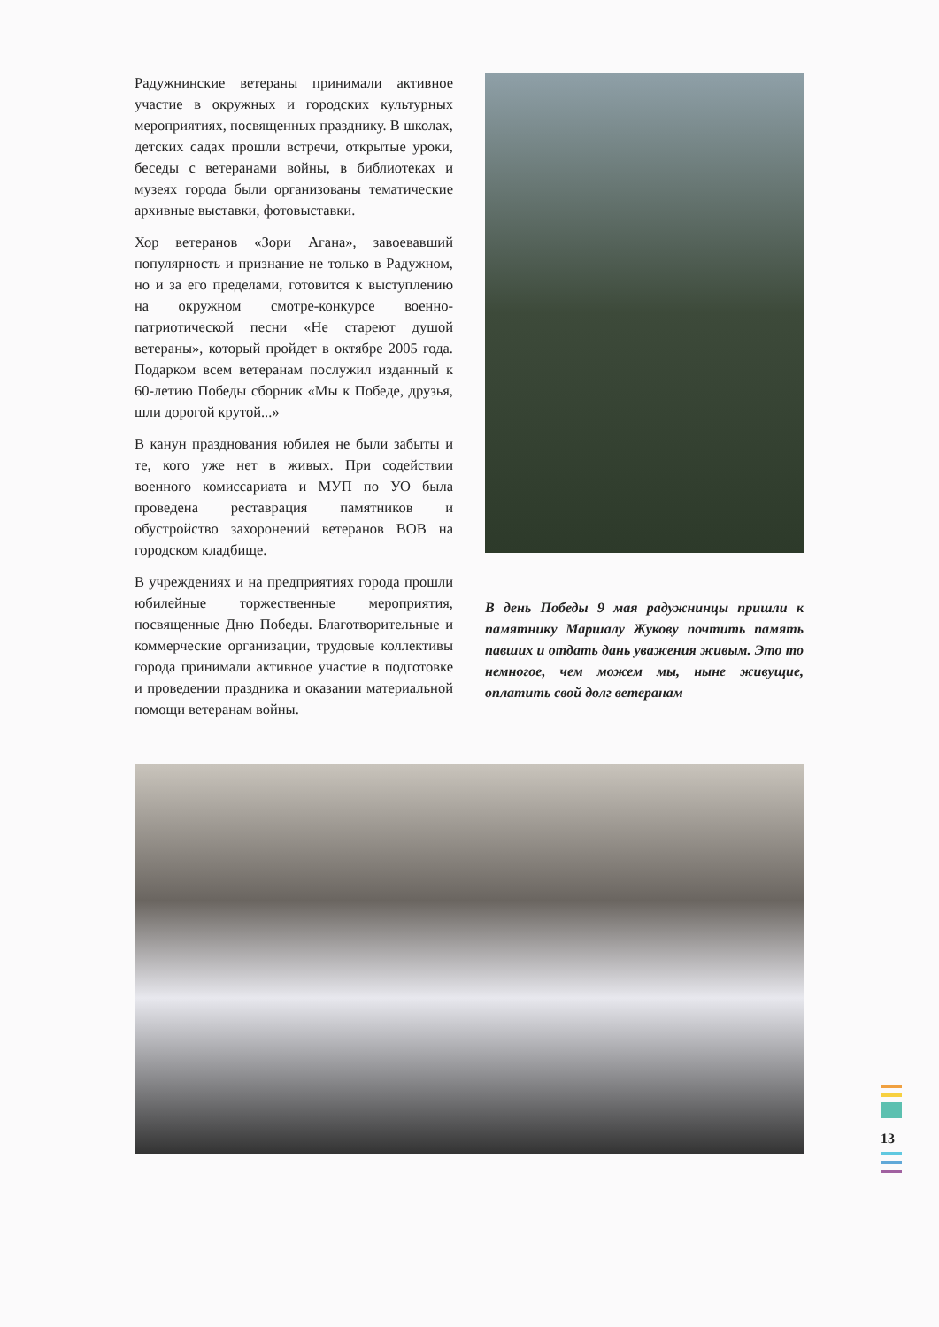Радужнинские ветераны принимали активное участие в окружных и городских культурных мероприятиях, посвященных празднику. В школах, детских садах прошли встречи, открытые уроки, беседы с ветеранами войны, в библиотеках и музеях города были организованы тематические архивные выставки, фотовыставки.
Хор ветеранов «Зори Агана», завоевавший популярность и признание не только в Радужном, но и за его пределами, готовится к выступлению на окружном смотре-конкурсе военно-патриотической песни «Не стареют душой ветераны», который пройдет в октябре 2005 года. Подарком всем ветеранам послужил изданный к 60-летию Победы сборник «Мы к Победе, друзья, шли дорогой крутой...»
В канун празднования юбилея не были забыты и те, кого уже нет в живых. При содействии военного комиссариата и МУП по УО была проведена реставрация памятников и обустройство захоронений ветеранов ВОВ на городском кладбище.
В учреждениях и на предприятиях города прошли юбилейные торжественные мероприятия, посвященные Дню Победы. Благотворительные и коммерческие организации, трудовые коллективы города принимали активное участие в подготовке и проведении праздника и оказании материальной помощи ветеранам войны.
В день Победы 9 мая радужнинцы пришли к памятнику Маршалу Жукову почтить память павших и отдать дань уважения живым. Это то немногое, чем можем мы, ныне живущие, оплатить свой долг ветеранам
13